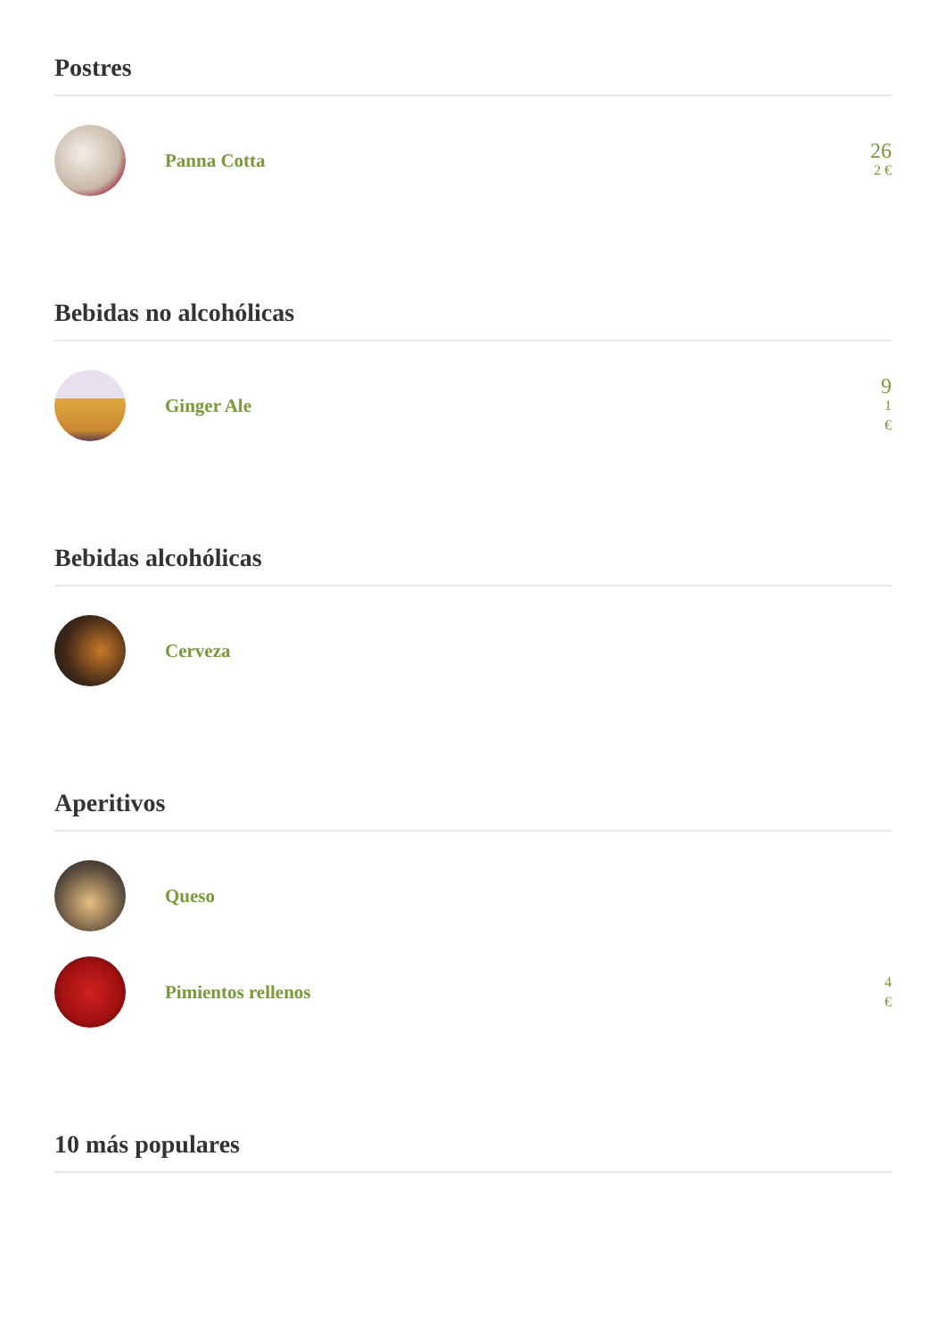Postres
Panna Cotta
26
2 €
Bebidas no alcohólicas
Ginger Ale
9
1
€
Bebidas alcohólicas
Cerveza
Aperitivos
Queso
Pimientos rellenos
4
€
10 más populares